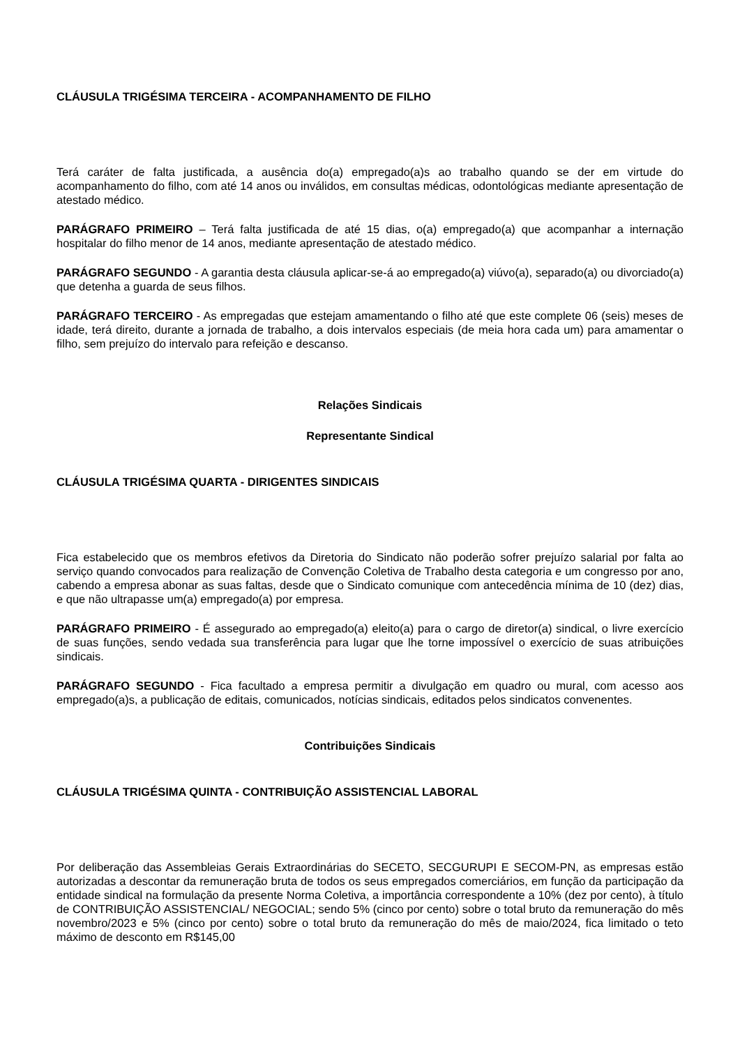CLÁUSULA TRIGÉSIMA TERCEIRA - ACOMPANHAMENTO DE FILHO
Terá caráter de falta justificada, a ausência do(a) empregado(a)s ao trabalho quando se der em virtude do acompanhamento do filho, com até 14 anos ou inválidos, em consultas médicas, odontológicas mediante apresentação de atestado médico.
PARÁGRAFO PRIMEIRO – Terá falta justificada de até 15 dias, o(a) empregado(a) que acompanhar a internação hospitalar do filho menor de 14 anos, mediante apresentação de atestado médico.
PARÁGRAFO SEGUNDO - A garantia desta cláusula aplicar-se-á ao empregado(a) viúvo(a), separado(a) ou divorciado(a) que detenha a guarda de seus filhos.
PARÁGRAFO TERCEIRO - As empregadas que estejam amamentando o filho até que este complete 06 (seis) meses de idade, terá direito, durante a jornada de trabalho, a dois intervalos especiais (de meia hora cada um) para amamentar o filho, sem prejuízo do intervalo para refeição e descanso.
Relações Sindicais
Representante Sindical
CLÁUSULA TRIGÉSIMA QUARTA - DIRIGENTES SINDICAIS
Fica estabelecido que os membros efetivos da Diretoria do Sindicato não poderão sofrer prejuízo salarial por falta ao serviço quando convocados para realização de Convenção Coletiva de Trabalho desta categoria e um congresso por ano, cabendo a empresa abonar as suas faltas, desde que o Sindicato comunique com antecedência mínima de 10 (dez) dias, e que não ultrapasse um(a) empregado(a) por empresa.
PARÁGRAFO PRIMEIRO - É assegurado ao empregado(a) eleito(a) para o cargo de diretor(a) sindical, o livre exercício de suas funções, sendo vedada sua transferência para lugar que lhe torne impossível o exercício de suas atribuições sindicais.
PARÁGRAFO SEGUNDO - Fica facultado a empresa permitir a divulgação em quadro ou mural, com acesso aos empregado(a)s, a publicação de editais, comunicados, notícias sindicais, editados pelos sindicatos convenentes.
Contribuições Sindicais
CLÁUSULA TRIGÉSIMA QUINTA - CONTRIBUIÇÃO ASSISTENCIAL LABORAL
Por deliberação das Assembleias Gerais Extraordinárias do SECETO, SECGURUPI E SECOM-PN, as empresas estão autorizadas a descontar da remuneração bruta de todos os seus empregados comerciários, em função da participação da entidade sindical na formulação da presente Norma Coletiva, a importância correspondente a 10% (dez por cento), à título de CONTRIBUIÇÃO ASSISTENCIAL/ NEGOCIAL; sendo 5% (cinco por cento) sobre o total bruto da remuneração do mês novembro/2023 e 5% (cinco por cento) sobre o total bruto da remuneração do mês de maio/2024, fica limitado o teto máximo de desconto em R$145,00